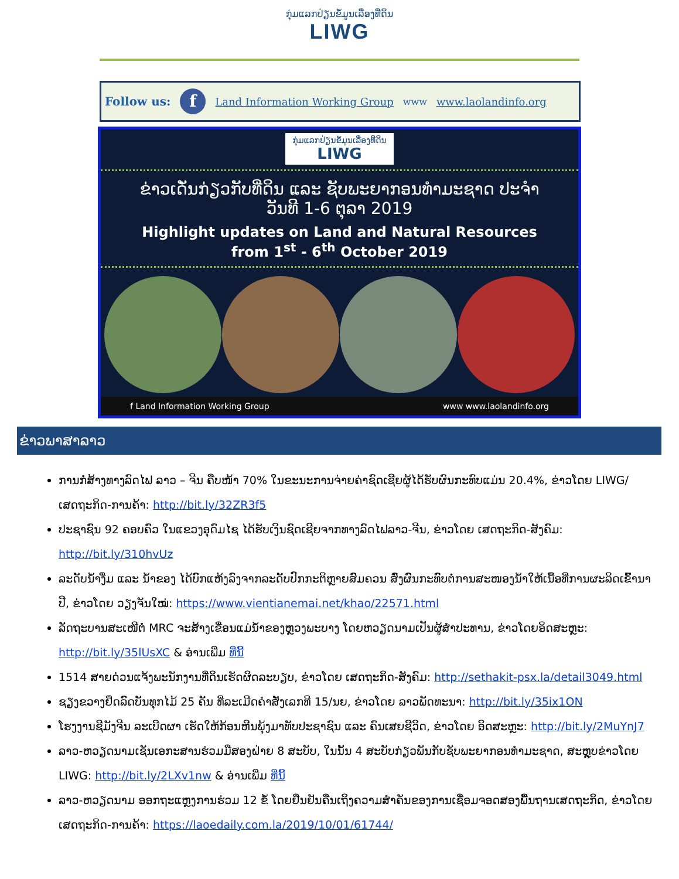ກຸ່ມແລກປ່ຽນຂໍ້ມູນເລື່ອງທີ່ດິນ
LIWG
Follow us: f Land Information Working Group www www.laolandinfo.org
ກຸ່ມແລກປ່ຽນຂໍ້ມູນເລື່ອງທີ່ດິນ
LIWG
ຂ່າວເດັ່ນກ່ຽວກັບທີ່ດິນ ແລະ ຊັບພະຍາກອນທຳມະຊາດ ປະຈຳ
ວັນທີ 1-6 ຕຸລາ 2019
Highlight updates on Land and Natural Resources
from 1<sup>st</sup> - 6<sup>th</sup> October 2019
f Land Information Working Group www www.laolandinfo.org
ຂ່າວພາສາລາວ
ການກໍ່ສ້າງທາງລົດໄຟ ລາວ – ຈີນ ຄືບໜ້າ 70% ໃນຂະນະການຈ່າຍຄ່າຊົດເຊີຍຜູ້ໄດ້ຮັບຜົນກະທົບແມ່ນ 20.4%, ຂ່າວໂດຍ LIWG/ ເສດຖະກິດ-ການຄ້າ: http://bit.ly/32ZR3f5
ປະຊາຊົນ 92 ຄອບຄົວ ໃນແຂວງອຸດົມໄຊ ໄດ້ຮັບເງິນຊົດເຊີຍຈາກທາງລົດໄຟລາວ-ຈີນ, ຂ່າວໂດຍ ເສດຖະກິດ-ສັງຄົມ: http://bit.ly/310hvUz
ລະດັບນໍ້າງື່ມ ແລະ ນໍ້າຂອງ ໄດ້ບົກແຫ້ງລົງຈາກລະດັບປົກກະຕິຫຼາຍສົມຄວນ ສົ່ງຜົນກະທົບຕໍ່ການສະໜອງນໍ້າໃຫ້ເນື້ອທີ່ການຜະລິດເຂົ້ານາປີ, ຂ່າວໂດຍ ວຽງຈັນໃໝ່: https://www.vientianemai.net/khao/22571.html
ລັດຖະບານສະເໜີຕໍ່ MRC ຈະສ້າງເຂື່ອນແມ່ນໍ້າຂອງຫຼວງພະບາງ ໂດຍຫວຽດນາມເປັນຜູ້ສຳປະທານ, ຂ່າວໂດຍອິດສະຫຼະ: http://bit.ly/35lUsXC & ອ່ານເພີ່ມ ທີ່ນີ້
1514 ສາຍດ່ວນແຈ້ງພະນັກງານທີ່ດິນເຮັດຜິດລະບຽບ, ຂ່າວໂດຍ ເສດຖະກິດ-ສັງຄົມ: http://sethakit-psx.la/detail3049.html
ຊຽງຂວາງຢຶດລົດບັນທຸກໄມ້ 25 ຄັນ ທີ່ລະເມີດຄຳສັ່ງເລກທີ 15/ນຍ, ຂ່າວໂດຍ ລາວພັດທະນາ: http://bit.ly/35ix1ON
ໂຮງງານຊີມັງຈີນ ລະເບີດຜາ ເຮັດໃຫ້ກ້ອນຫີນພຸ້ງມາທັບປະຊາຊົນ ແລະ ຄົນເສຍຊີວິດ, ຂ່າວໂດຍ ອິດສະຫຼະ: http://bit.ly/2MuYnJ7
ລາວ-ຫວຽດນາມເຊັນເອກະສານຮ່ວມມືສອງຝ່າຍ 8 ສະບັບ, ໃນນັ້ນ 4 ສະບັບກ່ຽວພັນກັບຊັບພະຍາກອນທຳມະຊາດ, ສະຫຼຸບຂ່າວໂດຍ LIWG: http://bit.ly/2LXv1nw & ອ່ານເພີ່ມ ທີ່ນີ້
ລາວ-ຫວຽດນາມ ອອກຖະແຫຼງການຮ່ວມ 12 ຂໍ້ ໂດຍຢືນຢັນຄືນເຖິງຄວາມສຳຄັນຂອງການເຊື່ອມຈອດສອງພື້ນຖານເສດຖະກິດ, ຂ່າວໂດຍ ເສດຖະກິດ-ການຄ້າ: https://laoedaily.com.la/2019/10/01/61744/